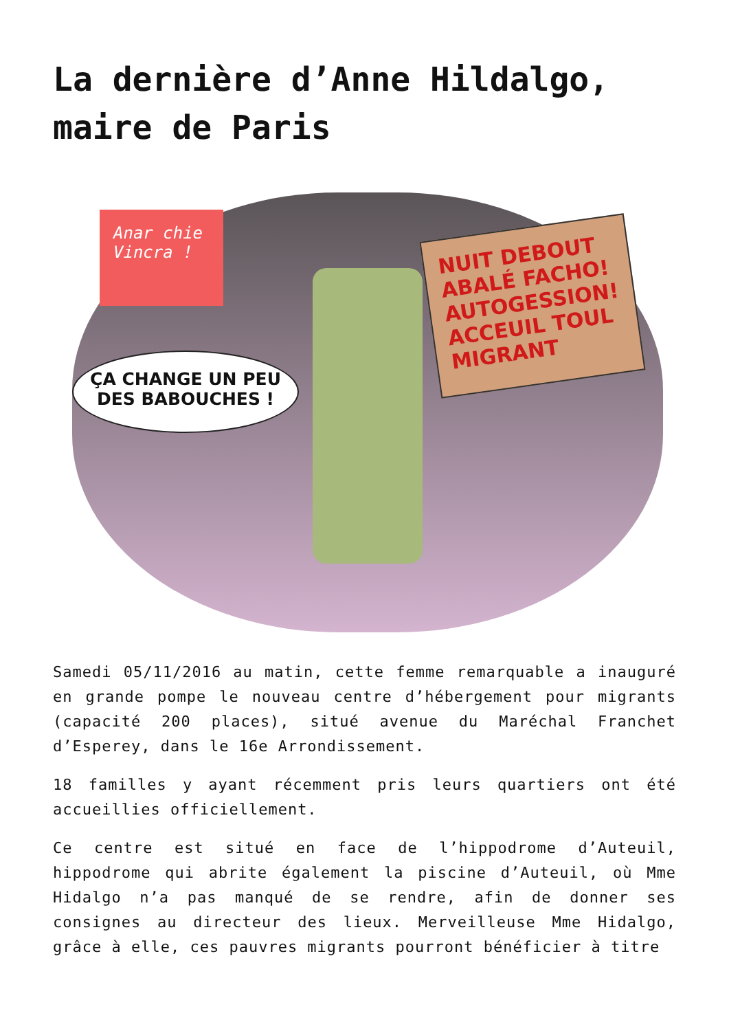La dernière d’Anne Hildalgo, maire de Paris
Anar chie Vincra !
NUIT DEBOUT ABALÉ FACHO! AUTOGESSION! ACCEUIL TOUL MIGRANT
ÇA CHANGE UN PEU
DES BABOUCHES !
Samedi 05/11/2016 au matin, cette femme remarquable a inauguré en grande pompe le nouveau centre d’hébergement pour migrants (capacité 200 places), situé avenue du Maréchal Franchet d’Esperey, dans le 16e Arrondissement.
18 familles y ayant récemment pris leurs quartiers ont été accueillies officiellement.
Ce centre est situé en face de l’hippodrome d’Auteuil, hippodrome qui abrite également la piscine d’Auteuil, où Mme Hidalgo n’a pas manqué de se rendre, afin de donner ses consignes au directeur des lieux. Merveilleuse Mme Hidalgo, grâce à elle, ces pauvres migrants pourront bénéficier à titre